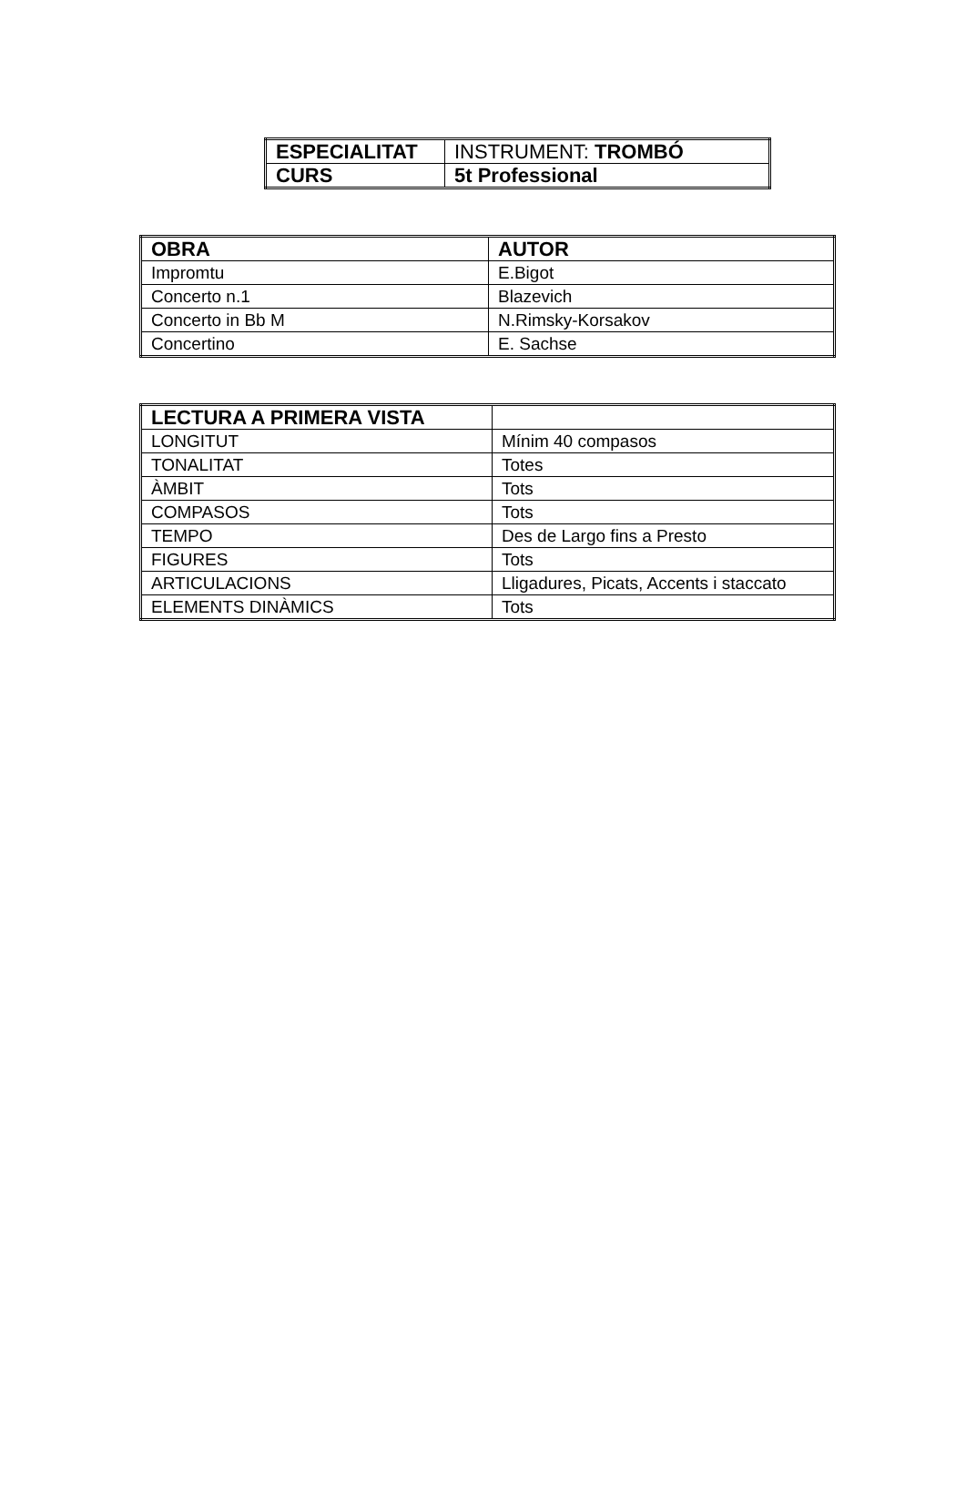| ESPECIALITAT | INSTRUMENT: TROMBÓ |
| CURS | 5t Professional |
| OBRA | AUTOR |
| --- | --- |
| Impromtu | E.Bigot |
| Concerto n.1 | Blazevich |
| Concerto in Bb M | N.Rimsky-Korsakov |
| Concertino | E. Sachse |
| LECTURA A PRIMERA VISTA | |
| --- | --- |
| LONGITUT | Mínim 40 compasos |
| TONALITAT | Totes |
| ÀMBIT | Tots |
| COMPASOS | Tots |
| TEMPO | Des de Largo fins a Presto |
| FIGURES | Tots |
| ARTICULACIONS | Lligadures, Picats, Accents i staccato |
| ELEMENTS DINÀMICS | Tots |